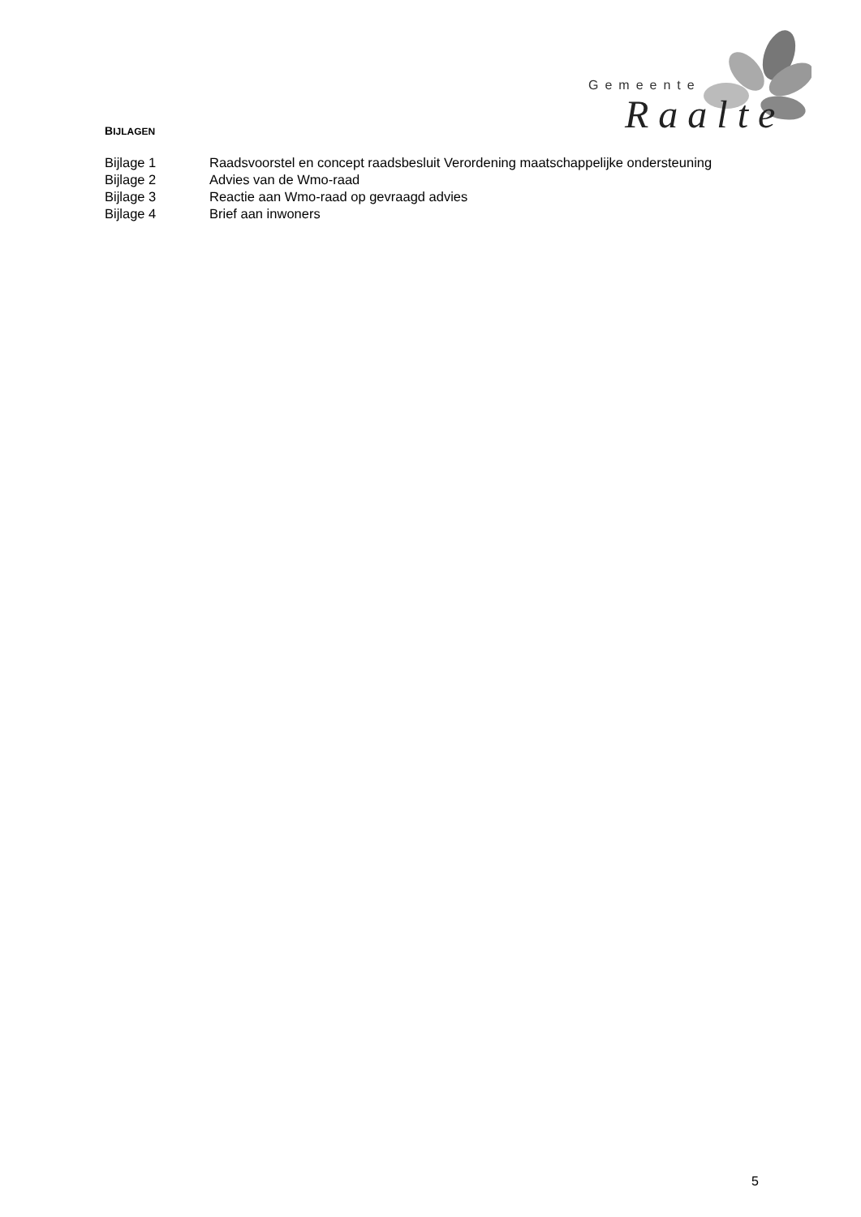Gemeente
Raalte
BIJLAGEN
| Bijlage 1 | Raadsvoorstel en concept raadsbesluit Verordening maatschappelijke ondersteuning |
| Bijlage 2 | Advies van de Wmo-raad |
| Bijlage 3 | Reactie aan Wmo-raad op gevraagd advies |
| Bijlage 4 | Brief aan inwoners |
5